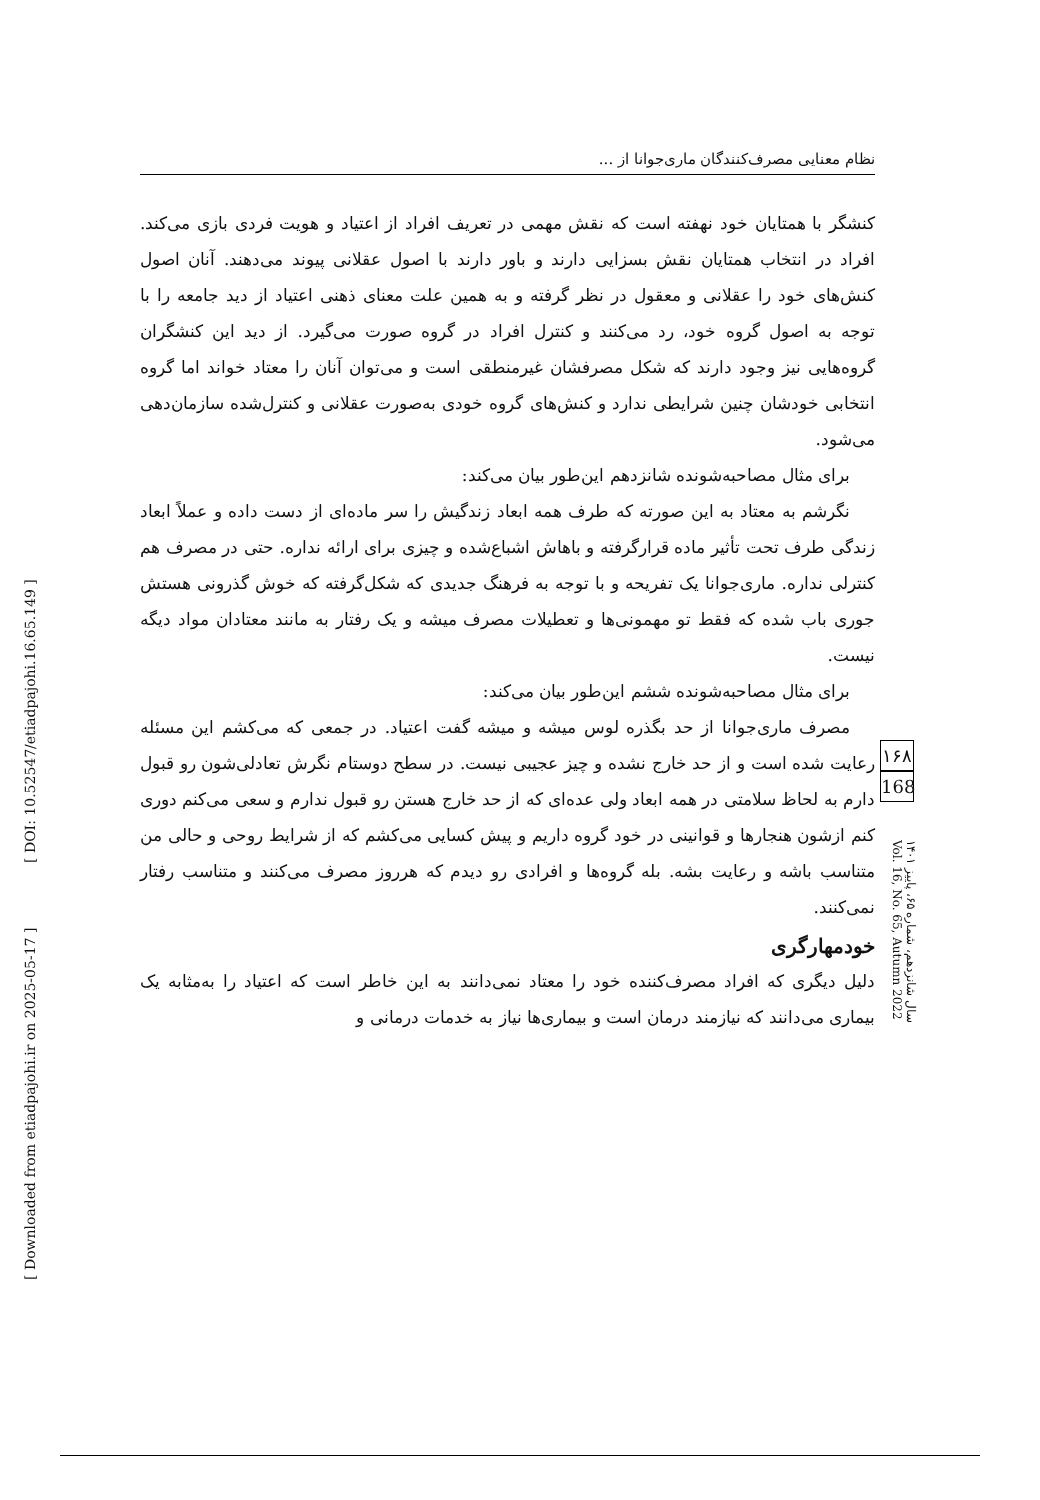[ Downloaded from etiadpajohi.ir on 2025-05-17 ] [ DOI: 10.52547/etiadpajohi.16.65.149 ]
نظام معنایی مصرف‌کنندگان ماری‌جوانا از ...
کنشگر با همتایان خود نهفته است که نقش مهمی در تعریف افراد از اعتیاد و هویت فردی بازی می‌کند. افراد در انتخاب همتایان نقش بسزایی دارند و باور دارند با اصول عقلانی پیوند می‌دهند. آنان اصول کنش‌های خود را عقلانی و معقول در نظر گرفته و به همین علت معنای ذهنی اعتیاد از دید جامعه را با توجه به اصول گروه خود، رد می‌کنند و کنترل افراد در گروه صورت می‌گیرد. از دید این کنشگران گروه‌هایی نیز وجود دارند که شکل مصرفشان غیرمنطقی است و می‌توان آنان را معتاد خواند اما گروه انتخابی خودشان چنین شرایطی ندارد و کنش‌های گروه خودی به‌صورت عقلانی و کنترل‌شده سازمان‌دهی می‌شود.
برای مثال مصاحبه‌شونده شانزدهم این‌طور بیان می‌کند:
نگرشم به معتاد به این صورته که طرف همه ابعاد زندگیش را سر ماده‌ای از دست داده و عملاً ابعاد زندگی طرف تحت تأثیر ماده قرارگرفته و باهاش اشباع‌شده و چیزی برای ارائه نداره. حتی در مصرف هم کنترلی نداره. ماری‌جوانا یک تفریحه و با توجه به فرهنگ جدیدی که شکل‌گرفته که خوش گذرونی هستش جوری باب شده که فقط تو مهمونی‌ها و تعطیلات مصرف میشه و یک رفتار به مانند معتادان مواد دیگه نیست.
برای مثال مصاحبه‌شونده ششم این‌طور بیان می‌کند:
مصرف ماری‌جوانا از حد بگذره لوس میشه و میشه گفت اعتیاد. در جمعی که می‌کشم این مسئله رعایت شده است و از حد خارج نشده و چیز عجیبی نیست. در سطح دوستام نگرش تعادلی‌شون رو قبول دارم به لحاظ سلامتی در همه ابعاد ولی عده‌ای که از حد خارج هستن رو قبول ندارم و سعی می‌کنم دوری کنم ازشون هنجارها و قوانینی در خود گروه داریم و پیش کسایی می‌کشم که از شرایط روحی و حالی من متناسب باشه و رعایت بشه. بله گروه‌ها و افرادی رو دیدم که هرروز مصرف می‌کنند و متناسب رفتار نمی‌کنند.
خودمهارگری
دلیل دیگری که افراد مصرف‌کننده خود را معتاد نمی‌دانند به این خاطر است که اعتیاد را به‌مثابه یک بیماری می‌دانند که نیازمند درمان است و بیماری‌ها نیاز به خدمات درمانی و
۱۶۸
168
سال شانزدهم، شماره ۶۵، پاییز ۱۴۰۱ Vol. 16, No. 65, Autumn 2022